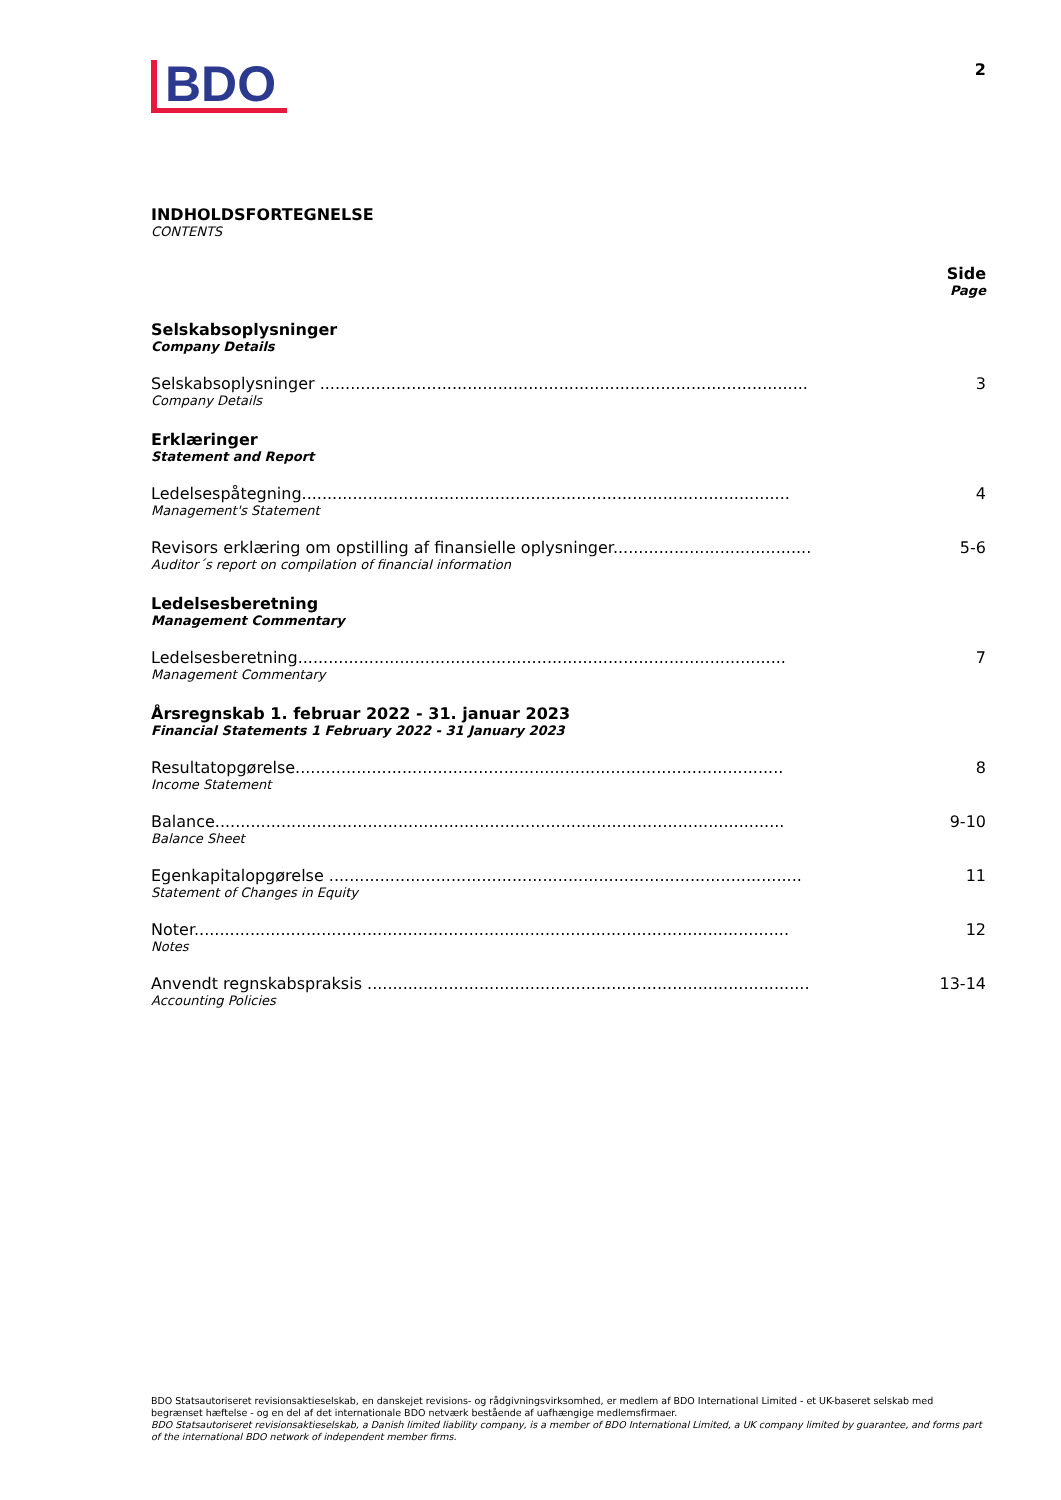BDO
2
INDHOLDSFORTEGNELSE
CONTENTS
Side
Page
Selskabsoplysninger
Company Details
Selskabsoplysninger ................................................................................................
Company Details
3
Erklæringer
Statement and Report
Ledelsespåtegning................................................................................................
Management's Statement
4
Revisors erklæring om opstilling af finansielle oplysninger.......................................
Auditor´s report on compilation of financial information
5-6
Ledelsesberetning
Management Commentary
Ledelsesberetning................................................................................................
Management Commentary
7
Årsregnskab 1. februar 2022 - 31. januar 2023
Financial Statements 1 February 2022 - 31 January 2023
Resultatopgørelse................................................................................................
Income Statement
8
Balance................................................................................................................
Balance Sheet
9-10
Egenkapitalopgørelse .............................................................................................
Statement of Changes in Equity
11
Noter.....................................................................................................................
Notes
12
Anvendt regnskabspraksis .......................................................................................
Accounting Policies
13-14
BDO Statsautoriseret revisionsaktieselskab, en danskejet revisions- og rådgivningsvirksomhed, er medlem af BDO International Limited - et UK-baseret selskab med begrænset hæftelse - og en del af det internationale BDO netværk bestående af uafhængige medlemsfirmaer.
BDO Statsautoriseret revisionsaktieselskab, a Danish limited liability company, is a member of BDO International Limited, a UK company limited by guarantee, and forms part of the international BDO network of independent member firms.